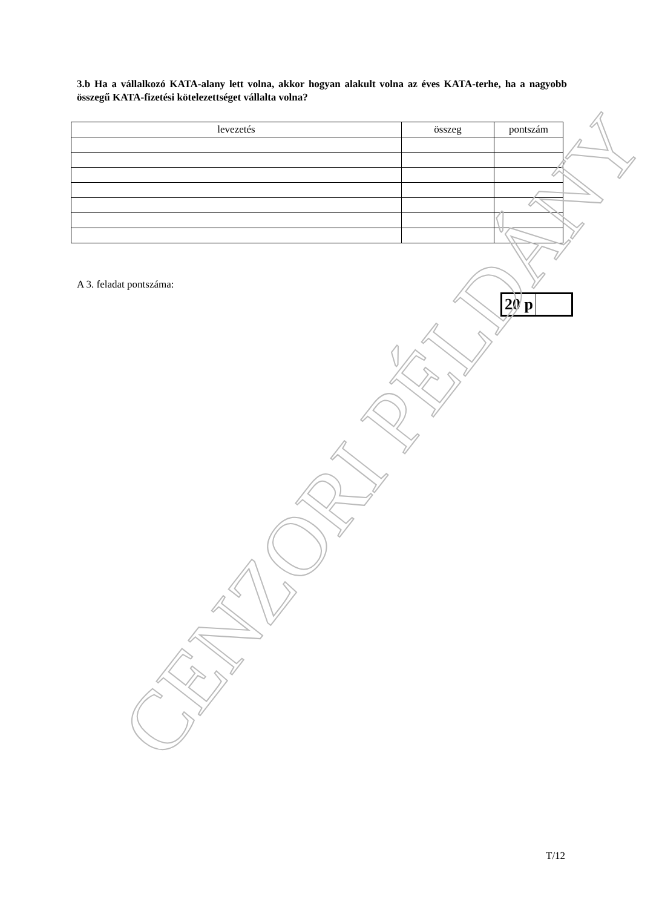3.b Ha a vállalkozó KATA-alany lett volna, akkor hogyan alakult volna az éves KATA-terhe, ha a nagyobb összegű KATA-fizetési kötelezettséget vállalta volna?
| levezetés | összeg | pontszám |
| --- | --- | --- |
A 3. feladat pontszáma:
| 20 p | |
CENZORI PÉLDÁNY
T/12